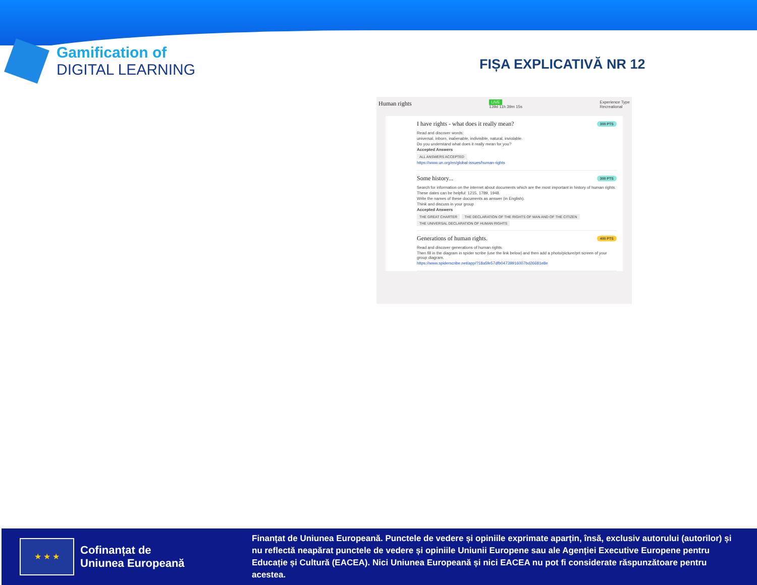Gamification of
DIGITAL LEARNING
FIȘA EXPLICATIVĂ NR 12
Human rights LIVE
139d 11h 39m 15s Experience Type
Recreational
I have rights - what does it really mean?
300 PTS
Read and discover words:
universal, inborn, inalienable, indivisible, natural, inviolable.
Do you understand what does it really mean for you?
Accepted Answers
ALL ANSWERS ACCEPTED
https://www.un.org/en/global-issues/human-rights
Some history...
300 PTS
Search for information on the internet about documents which are the most important in history of human rights.
These dates can be helpful: 1215, 1789, 1948.
Write the names of these documents as answer (in English).
Think and discuss in your group
Accepted Answers
THE GREAT CHARTER THE DECLARATION OF THE RIGHTS OF MAN AND OF THE CITIZEN THE UNIVERSAL DECLARATION OF HUMAN RIGHTS
Generations of human rights.
400 PTS
Read and discover generations of human rights.
Then fill in the diagram in spider scribe (use the link below) and then add a photo/picture/prt screen of your group diagram.
https://www.spiderscribe.net/app/?18a5fe57dfb04739916007bd26681e8e
★ ★ ★
Cofinanțat de
Uniunea Europeană
Finanțat de Uniunea Europeană. Punctele de vedere și opiniile exprimate aparțin, însă, exclusiv autorului (autorilor) și nu reflectă neapărat punctele de vedere și opiniile Uniunii Europene sau ale Agenției Executive Europene pentru Educație și Cultură (EACEA). Nici Uniunea Europeană și nici EACEA nu pot fi considerate răspunzătoare pentru acestea.